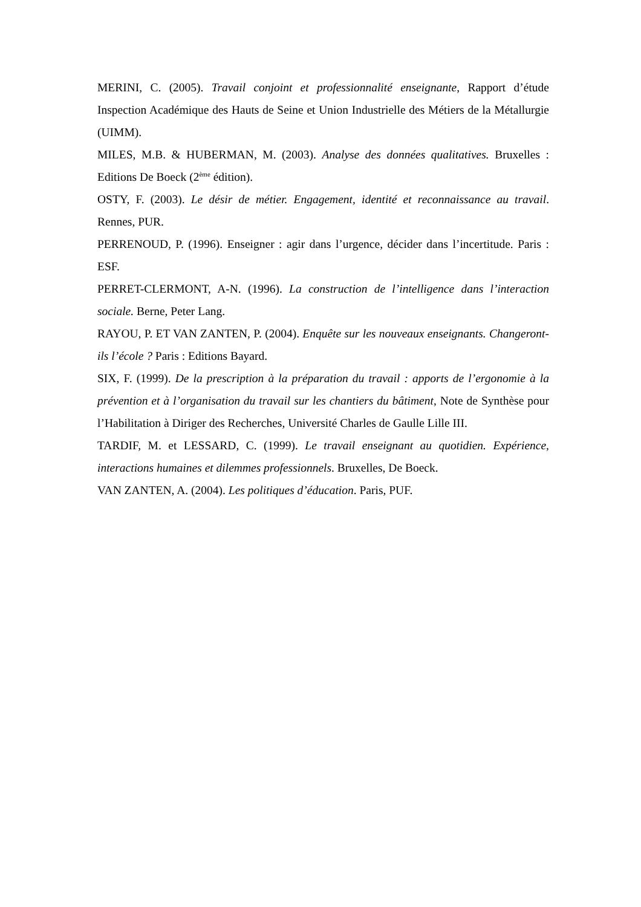MERINI, C. (2005). Travail conjoint et professionnalité enseignante, Rapport d’étude Inspection Académique des Hauts de Seine et Union Industrielle des Métiers de la Métallurgie (UIMM).
MILES, M.B. & HUBERMAN, M. (2003). Analyse des données qualitatives. Bruxelles : Editions De Boeck (2<sup>ème</sup> édition).
OSTY, F. (2003). Le désir de métier. Engagement, identité et reconnaissance au travail. Rennes, PUR.
PERRENOUD, P. (1996). Enseigner : agir dans l’urgence, décider dans l’incertitude. Paris : ESF.
PERRET-CLERMONT, A-N. (1996). La construction de l’intelligence dans l’interaction sociale. Berne, Peter Lang.
RAYOU, P. ET VAN ZANTEN, P. (2004). Enquête sur les nouveaux enseignants. Changeront-ils l’école ? Paris : Editions Bayard.
SIX, F. (1999). De la prescription à la préparation du travail : apports de l’ergonomie à la prévention et à l’organisation du travail sur les chantiers du bâtiment, Note de Synthèse pour l’Habilitation à Diriger des Recherches, Université Charles de Gaulle Lille III.
TARDIF, M. et LESSARD, C. (1999). Le travail enseignant au quotidien. Expérience, interactions humaines et dilemmes professionnels. Bruxelles, De Boeck.
VAN ZANTEN, A. (2004). Les politiques d’éducation. Paris, PUF.